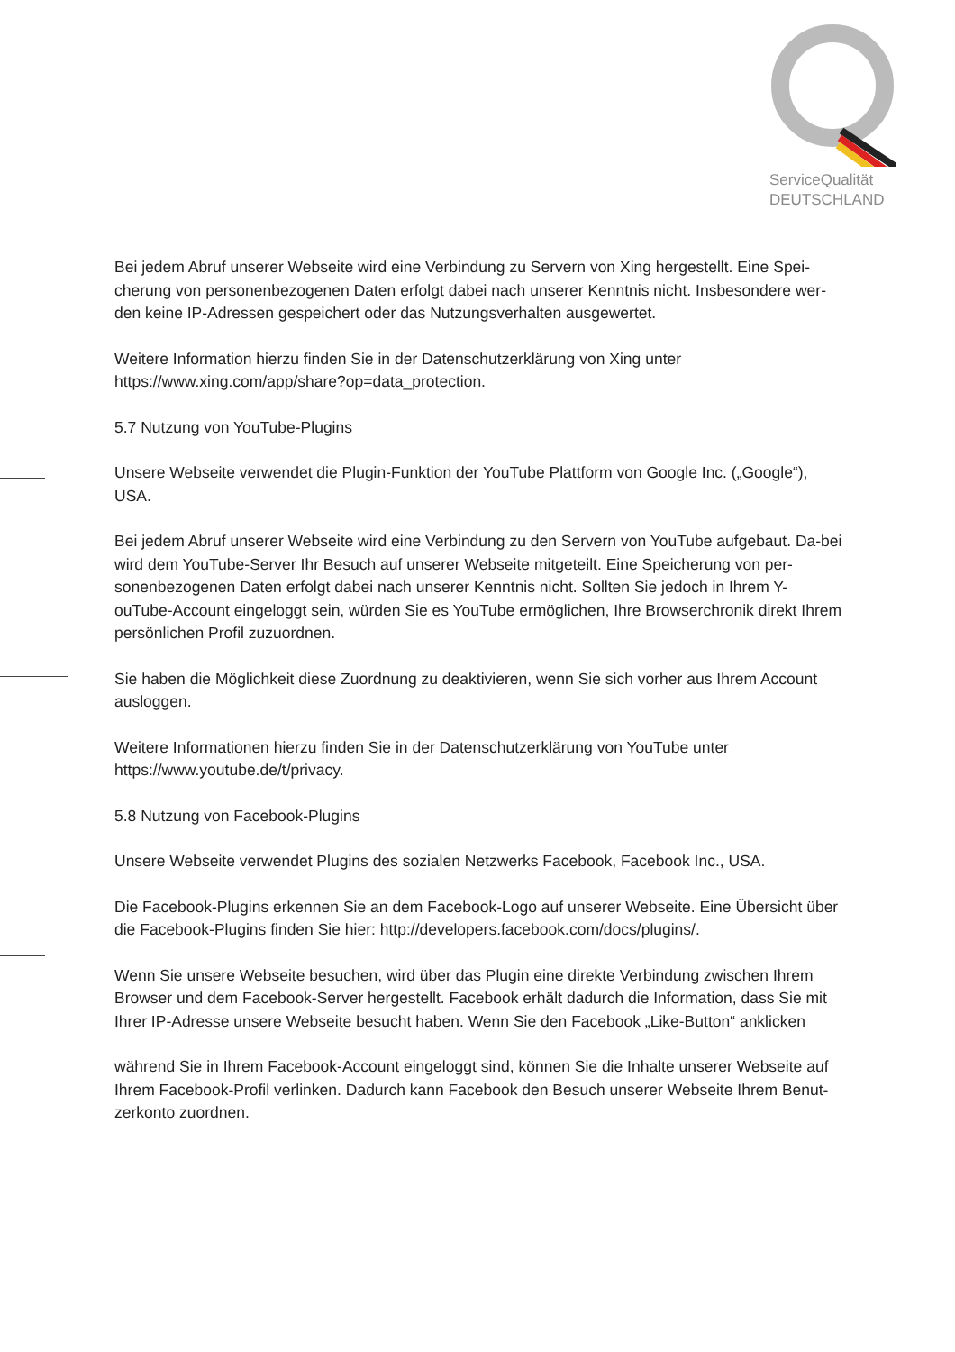ServiceQualität
DEUTSCHLAND
Bei jedem Abruf unserer Webseite wird eine Verbindung zu Servern von Xing hergestellt. Eine Spei-cherung von personenbezogenen Daten erfolgt dabei nach unserer Kenntnis nicht. Insbesondere wer-den keine IP-Adressen gespeichert oder das Nutzungsverhalten ausgewertet.
Weitere Information hierzu finden Sie in der Datenschutzerklärung von Xing unter https://www.xing.com/app/share?op=data_protection.
5.7 Nutzung von YouTube-Plugins
Unsere Webseite verwendet die Plugin-Funktion der YouTube Plattform von Google Inc. („Google“), USA.
Bei jedem Abruf unserer Webseite wird eine Verbindung zu den Servern von YouTube aufgebaut. Da-bei wird dem YouTube-Server Ihr Besuch auf unserer Webseite mitgeteilt. Eine Speicherung von per-sonenbezogenen Daten erfolgt dabei nach unserer Kenntnis nicht. Sollten Sie jedoch in Ihrem Y-ouTube-Account eingeloggt sein, würden Sie es YouTube ermöglichen, Ihre Browserchronik direkt Ihrem persönlichen Profil zuzuordnen.
Sie haben die Möglichkeit diese Zuordnung zu deaktivieren, wenn Sie sich vorher aus Ihrem Account ausloggen.
Weitere Informationen hierzu finden Sie in der Datenschutzerklärung von YouTube unter https://www.youtube.de/t/privacy.
5.8 Nutzung von Facebook-Plugins
Unsere Webseite verwendet Plugins des sozialen Netzwerks Facebook, Facebook Inc., USA.
Die Facebook-Plugins erkennen Sie an dem Facebook-Logo auf unserer Webseite. Eine Übersicht über die Facebook-Plugins finden Sie hier: http://developers.facebook.com/docs/plugins/.
Wenn Sie unsere Webseite besuchen, wird über das Plugin eine direkte Verbindung zwischen Ihrem Browser und dem Facebook-Server hergestellt. Facebook erhält dadurch die Information, dass Sie mit Ihrer IP-Adresse unsere Webseite besucht haben. Wenn Sie den Facebook „Like-Button“ anklicken
während Sie in Ihrem Facebook-Account eingeloggt sind, können Sie die Inhalte unserer Webseite auf Ihrem Facebook-Profil verlinken. Dadurch kann Facebook den Besuch unserer Webseite Ihrem Benut-zerkonto zuordnen.